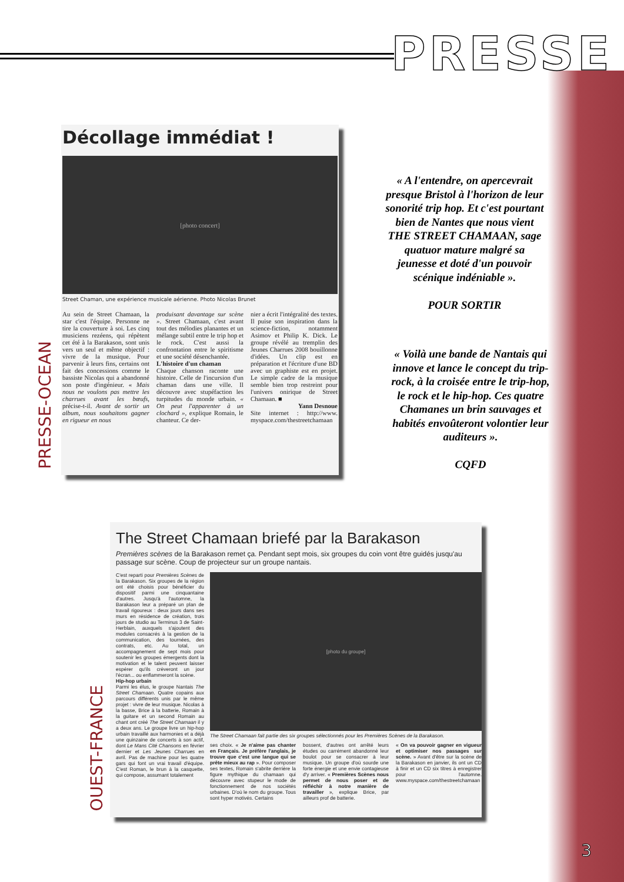PRESSE
PRESSE-OCEAN
Décollage immédiat !
[photo concert]
Street Chaman, une expérience musicale aérienne. Photo Nicolas Brunet
Au sein de Street Chamaan, la star c'est l'équipe. Personne ne tire la couverture à soi. Les cinq musiciens rezéens, qui répètent cet été à la Barakason, sont unis vers un seul et même objectif : vivre de la musique. Pour parvenir à leurs fins, certains ont fait des concessions comme le bassiste Nicolas qui a abandonné son poste d'ingénieur. « Mais nous ne voulons pas mettre les charrues avant les bœufs, précise-t-il. Avant de sortir un album, nous souhaitons gagner en rigueur en nous
produisant davantage sur scène ». Street Chamaan, c'est avant tout des mélodies planantes et un mélange subtil entre le trip hop et le rock. C'est aussi la confrontation entre le spiritisme et une société désenchantée.
L'histoire d'un chaman
Chaque chanson raconte une histoire. Celle de l'incursion d'un chaman dans une ville. Il découvre avec stupéfaction les turpitudes du monde urbain. « On peut l'apparenter à un clochard », explique Romain, le chanteur. Ce der-
nier a écrit l'intégralité des textes. Il puise son inspiration dans la science-fiction, notamment Asimov et Philip K. Dick. Le groupe révélé au tremplin des Jeunes Charrues 2008 bouillonne d'idées. Un clip est en préparation et l'écriture d'une BD avec un graphiste est en projet. Le simple cadre de la musique semble bien trop restreint pour l'univers onirique de Street Chamaan. ■
Yann Desnoue
Site internet : http://www. myspace.com/thestreetchamaan
« A l'entendre, on apercevrait presque Bristol à l'horizon de leur sonorité trip hop. Et c'est pourtant bien de Nantes que nous vient THE STREET CHAMAAN, sage quatuor mature malgré sa jeunesse et doté d'un pouvoir scénique indéniable ».
POUR SORTIR
« Voilà une bande de Nantais qui innove et lance le concept du trip-rock, à la croisée entre le trip-hop, le rock et le hip-hop. Ces quatre Chamanes un brin sauvages et habités envoûteront volontier leur auditeurs ».
CQFD
OUEST-FRANCE
The Street Chamaan briefé par la Barakason
Premières scènes de la Barakason remet ça. Pendant sept mois, six groupes du coin vont être guidés jusqu'au passage sur scène. Coup de projecteur sur un groupe nantais.
C'est reparti pour Premières Scènes de la Barakason. Six groupes de la région ont été choisis pour bénéficier du dispositif parmi une cinquantaine d'autres. Jusqu'à l'automne, la Barakason leur a préparé un plan de travail rigoureux : deux jours dans ses murs en résidence de création, trois jours de studio au Terminus 3 de Saint-Herblain, auxquels s'ajoutent des modules consacrés à la gestion de la communication, des tournées, des contrats, etc. Au total, un accompagnement de sept mois pour soutenir les groupes émergents dont la motivation et le talent peuvent laisser espérer qu'ils crèveront un jour l'écran... ou enflammeront la scène.
Hip-hop urbain
Parmi les élus, le groupe Nantais The Street Chamaan. Quatre copains aux parcours différents unis par le même projet : vivre de leur musique. Nicolas à la basse, Brice à la batterie, Romain à la guitare et un second Romain au chant ont créé The Street Chamaan il y a deux ans. Le groupe livre un hip-hop urbain travaillé aux harmonies et a déjà une quinzaine de concerts à son actif, dont Le Mans Cité Chansons en février dernier et Les Jeunes Charrues en avril. Pas de machine pour les quatre gars qui font un vrai travail d'équipe. C'est Roman, le brun à la casquette, qui compose, assumant totalement
[photo du groupe]
The Street Chamaan fait partie des six groupes sélectionnés pour les Premières Scènes de la Barakason.
ses choix. « Je n'aime pas chanter en Français. Je préfère l'anglais, je trouve que c'est une langue qui se prête mieux au rap ». Pour composer ses textes, Romain s'abrite derrière la figure mythique du chamaan qui découvre avec stupeur le mode de fonctionnement de nos sociétés urbaines. D'où le nom du groupe. Tous sont hyper motivés. Certains
bossent, d'autres ont arrêté leurs études ou carrément abandonné leur boulot pour se consacrer à leur musique. Un groupe d'où sourde une forte énergie et une envie contagieuse d'y arriver. « Premières Scènes nous permet de nous poser et de réfléchir à notre manière de travailler », explique Brice, par ailleurs prof de batterie.
« On va pouvoir gagner en vigueur et optimiser nos passages sur scène. » Avant d'être sur la scène de la Barakason en janvier, ils ont un CD à finir et un CD six titres à enregistrer pour l'automne. www.myspace.com/thestreetchamaan
3